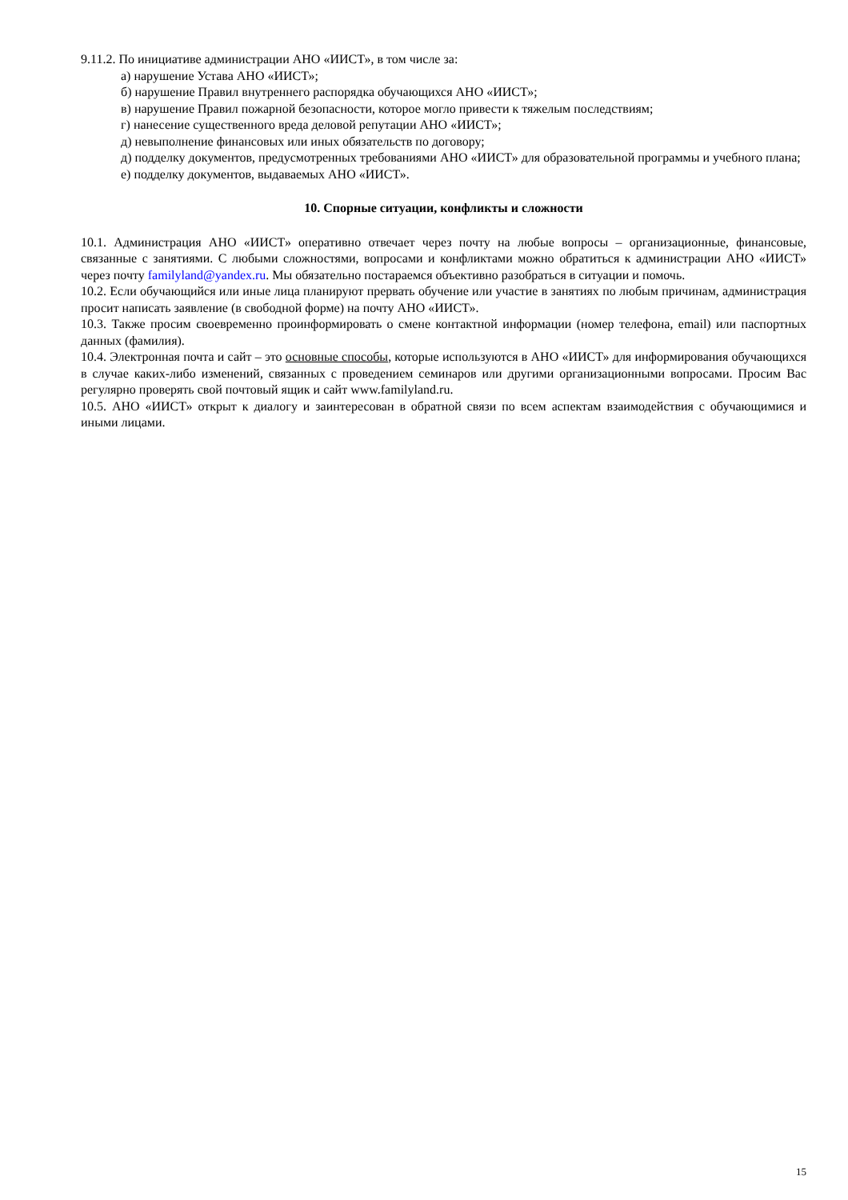9.11.2. По инициативе администрации АНО «ИИСТ», в том числе за:
а) нарушение Устава АНО «ИИСТ»;
б) нарушение Правил внутреннего распорядка обучающихся АНО «ИИСТ»;
в) нарушение Правил пожарной безопасности, которое могло привести к тяжелым последствиям;
г) нанесение существенного вреда деловой репутации АНО «ИИСТ»;
д) невыполнение финансовых или иных обязательств по договору;
д) подделку документов, предусмотренных требованиями АНО «ИИСТ» для образовательной программы и учебного плана;
е) подделку документов, выдаваемых АНО «ИИСТ».
10. Спорные ситуации, конфликты и сложности
10.1. Администрация АНО «ИИСТ» оперативно отвечает через почту на любые вопросы – организационные, финансовые, связанные с занятиями. С любыми сложностями, вопросами и конфликтами можно обратиться к администрации АНО «ИИСТ» через почту familyland@yandex.ru. Мы обязательно постараемся объективно разобраться в ситуации и помочь.
10.2. Если обучающийся или иные лица планируют прервать обучение или участие в занятиях по любым причинам, администрация просит написать заявление (в свободной форме) на почту АНО «ИИСТ».
10.3. Также просим своевременно проинформировать о смене контактной информации (номер телефона, email) или паспортных данных (фамилия).
10.4. Электронная почта и сайт – это основные способы, которые используются в АНО «ИИСТ» для информирования обучающихся в случае каких-либо изменений, связанных с проведением семинаров или другими организационными вопросами. Просим Вас регулярно проверять свой почтовый ящик и сайт www.familyland.ru.
10.5. АНО «ИИСТ» открыт к диалогу и заинтересован в обратной связи по всем аспектам взаимодействия с обучающимися и иными лицами.
15